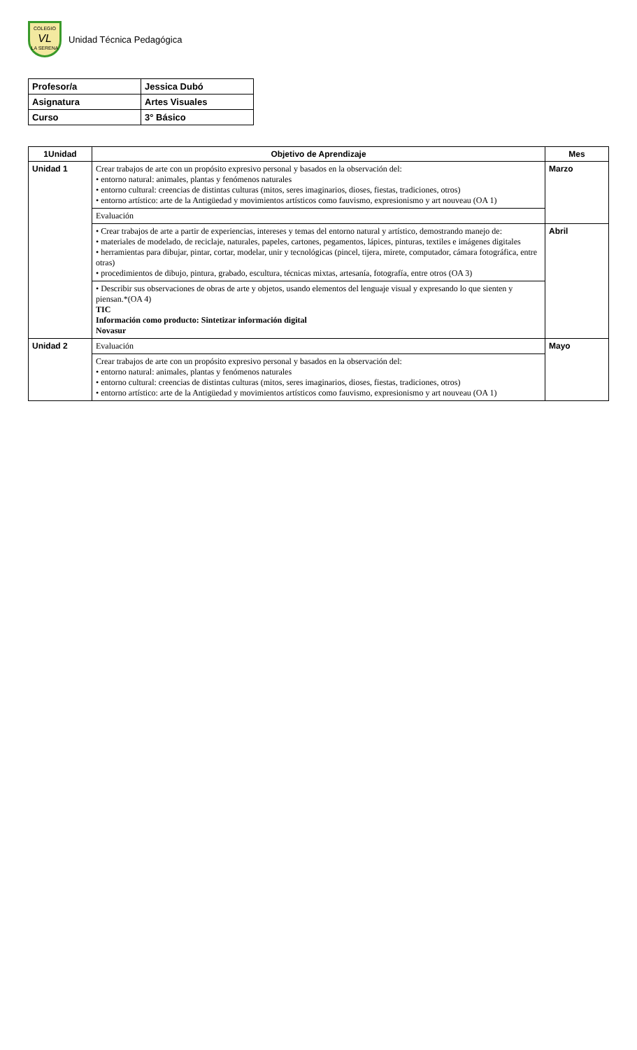COLEGIO
VL
LA SERENA
Unidad Técnica Pedagógica
| Profesor/a | Jessica Dubó |
| Asignatura | Artes Visuales |
| Curso | 3° Básico |
| 1Unidad | Objetivo de Aprendizaje | Mes |
| --- | --- | --- |
| Unidad 1 | Crear trabajos de arte con un propósito expresivo personal y basados en la observación del: • entorno natural: animales, plantas y fenómenos naturales • entorno cultural: creencias de distintas culturas (mitos, seres imaginarios, dioses, fiestas, tradiciones, otros) • entorno artístico: arte de la Antigüedad y movimientos artísticos como fauvismo, expresionismo y art nouveau (OA 1) | Marzo |
| | Evaluación | |
| | • Crear trabajos de arte a partir de experiencias, intereses y temas del entorno natural y artístico, demostrando manejo de: • materiales de modelado, de reciclaje, naturales, papeles, cartones, pegamentos, lápices, pinturas, textiles e imágenes digitales • herramientas para dibujar, pintar, cortar, modelar, unir y tecnológicas (pincel, tijera, mirete, computador, cámara fotográfica, entre otras) • procedimientos de dibujo, pintura, grabado, escultura, técnicas mixtas, artesanía, fotografía, entre otros (OA 3) | Abril |
| | • Describir sus observaciones de obras de arte y objetos, usando elementos del lenguaje visual y expresando lo que sienten y piensan.*(OA 4) TIC Información como producto: Sintetizar información digital Novasur | |
| Unidad 2 | Evaluación | Mayo |
| | Crear trabajos de arte con un propósito expresivo personal y basados en la observación del: • entorno natural: animales, plantas y fenómenos naturales • entorno cultural: creencias de distintas culturas (mitos, seres imaginarios, dioses, fiestas, tradiciones, otros) • entorno artístico: arte de la Antigüedad y movimientos artísticos como fauvismo, expresionismo y art nouveau (OA 1) | |